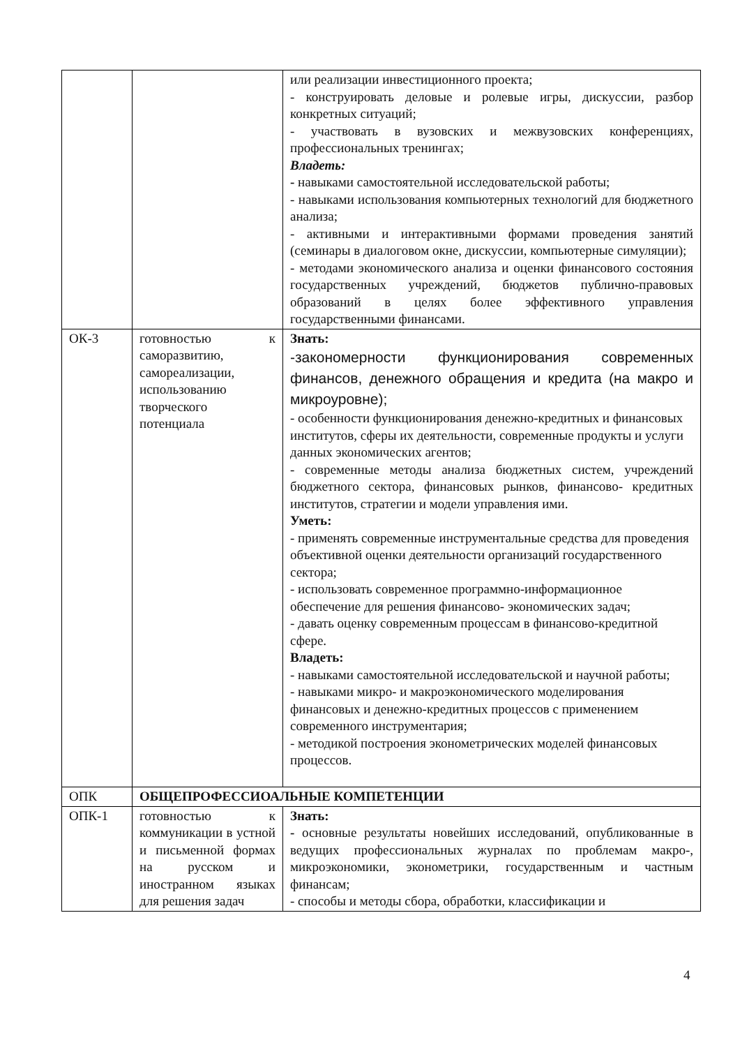| | | или реализации инвестиционного проекта; - конструировать деловые и ролевые игры, дискуссии, разбор конкретных ситуаций; - участвовать в вузовских и межвузовских конференциях, профессиональных тренингах; Владеть: - навыками самостоятельной исследовательской работы; - навыками использования компьютерных технологий для бюджетного анализа; - активными и интерактивными формами проведения занятий (семинары в диалоговом окне, дискуссии, компьютерные симуляции); - методами экономического анализа и оценки финансового состояния государственных учреждений, бюджетов публично-правовых образований в целях более эффективного управления государственными финансами. |
| ОК-3 | готовностью к саморазвитию, самореализации, использованию творческого потенциала | Знать: -закономерности функционирования современных финансов, денежного обращения и кредита (на макро и микроуровне); - особенности функционирования денежно-кредитных и финансовых институтов, сферы их деятельности, современные продукты и услуги данных экономических агентов; - современные методы анализа бюджетных систем, учреждений бюджетного сектора, финансовых рынков, финансово- кредитных институтов, стратегии и модели управления ими. Уметь: - применять современные инструментальные средства для проведения объективной оценки деятельности организаций государственного сектора; - использовать современное программно-информационное обеспечение для решения финансово- экономических задач; - давать оценку современным процессам в финансово-кредитной сфере. Владеть: - навыками самостоятельной исследовательской и научной работы; - навыками микро- и макроэкономического моделирования финансовых и денежно-кредитных процессов с применением современного инструментария; - методикой построения эконометрических моделей финансовых процессов. |
| ОПК | ОБЩЕПРОФЕССИОАЛЬНЫЕ КОМПЕТЕНЦИИ | |
| ОПК-1 | готовностью к коммуникации в устной и письменной формах на русском и иностранном языках для решения задач | Знать: - основные результаты новейших исследований, опубликованные в ведущих профессиональных журналах по проблемам макро-, микроэкономики, эконометрики, государственным и частным финансам; - способы и методы сбора, обработки, классификации и |
4